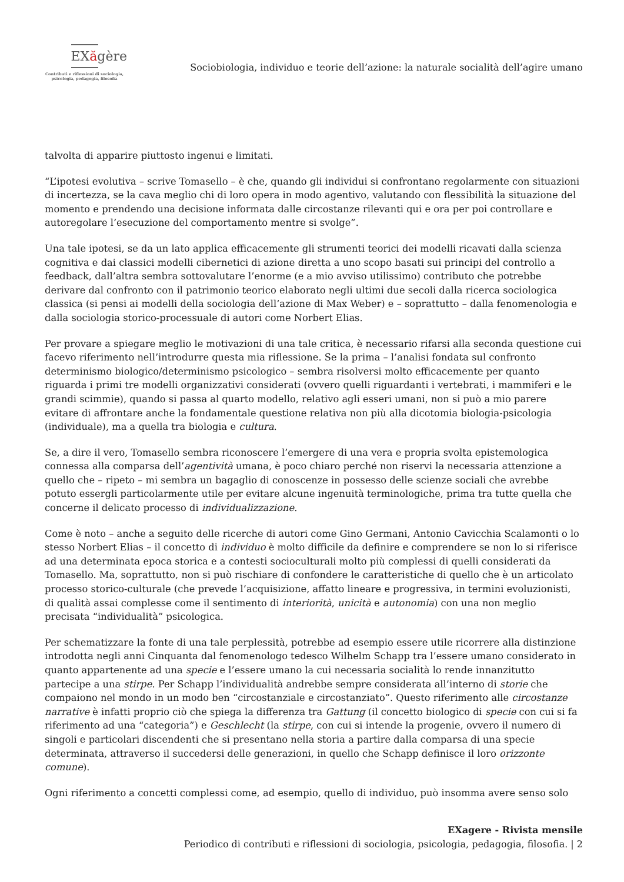EXăgère
Contributi e riflessioni di sociologia,
psicologia, pedagogia, filosofia
Sociobiologia, individuo e teorie dell’azione: la naturale socialità dell’agire umano
talvolta di apparire piuttosto ingenui e limitati.
“L’ipotesi evolutiva – scrive Tomasello – è che, quando gli individui si confrontano regolarmente con situazioni di incertezza, se la cava meglio chi di loro opera in modo agentivo, valutando con flessibilità la situazione del momento e prendendo una decisione informata dalle circostanze rilevanti qui e ora per poi controllare e autoregolare l’esecuzione del comportamento mentre si svolge”.
Una tale ipotesi, se da un lato applica efficacemente gli strumenti teorici dei modelli ricavati dalla scienza cognitiva e dai classici modelli cibernetici di azione diretta a uno scopo basati sui principi del controllo a feedback, dall’altra sembra sottovalutare l’enorme (e a mio avviso utilissimo) contributo che potrebbe derivare dal confronto con il patrimonio teorico elaborato negli ultimi due secoli dalla ricerca sociologica classica (si pensi ai modelli della sociologia dell’azione di Max Weber) e – soprattutto – dalla fenomenologia e dalla sociologia storico-processuale di autori come Norbert Elias.
Per provare a spiegare meglio le motivazioni di una tale critica, è necessario rifarsi alla seconda questione cui facevo riferimento nell’introdurre questa mia riflessione. Se la prima – l’analisi fondata sul confronto determinismo biologico/determinismo psicologico – sembra risolversi molto efficacemente per quanto riguarda i primi tre modelli organizzativi considerati (ovvero quelli riguardanti i vertebrati, i mammiferi e le grandi scimmie), quando si passa al quarto modello, relativo agli esseri umani, non si può a mio parere evitare di affrontare anche la fondamentale questione relativa non più alla dicotomia biologia-psicologia (individuale), ma a quella tra biologia e cultura.
Se, a dire il vero, Tomasello sembra riconoscere l’emergere di una vera e propria svolta epistemologica connessa alla comparsa dell’agentività umana, è poco chiaro perché non riservi la necessaria attenzione a quello che – ripeto – mi sembra un bagaglio di conoscenze in possesso delle scienze sociali che avrebbe potuto essergli particolarmente utile per evitare alcune ingenuità terminologiche, prima tra tutte quella che concerne il delicato processo di individualizzazione.
Come è noto – anche a seguito delle ricerche di autori come Gino Germani, Antonio Cavicchia Scalamonti o lo stesso Norbert Elias – il concetto di individuo è molto difficile da definire e comprendere se non lo si riferisce ad una determinata epoca storica e a contesti socioculturali molto più complessi di quelli considerati da Tomasello. Ma, soprattutto, non si può rischiare di confondere le caratteristiche di quello che è un articolato processo storico-culturale (che prevede l’acquisizione, affatto lineare e progressiva, in termini evoluzionisti, di qualità assai complesse come il sentimento di interiorità, unicità e autonomia) con una non meglio precisata “individualità” psicologica.
Per schematizzare la fonte di una tale perplessità, potrebbe ad esempio essere utile ricorrere alla distinzione introdotta negli anni Cinquanta dal fenomenologo tedesco Wilhelm Schapp tra l’essere umano considerato in quanto appartenente ad una specie e l’essere umano la cui necessaria socialità lo rende innanzitutto partecipe a una stirpe. Per Schapp l’individualità andrebbe sempre considerata all’interno di storie che compaiono nel mondo in un modo ben “circostanziale e circostanziato”. Questo riferimento alle circostanze narrative è infatti proprio ciò che spiega la differenza tra Gattung (il concetto biologico di specie con cui si fa riferimento ad una “categoria”) e Geschlecht (la stirpe, con cui si intende la progenie, ovvero il numero di singoli e particolari discendenti che si presentano nella storia a partire dalla comparsa di una specie determinata, attraverso il succedersi delle generazioni, in quello che Schapp definisce il loro orizzonte comune).
Ogni riferimento a concetti complessi come, ad esempio, quello di individuo, può insomma avere senso solo
EXagere - Rivista mensile
Periodico di contributi e riflessioni di sociologia, psicologia, pedagogia, filosofia. | 2